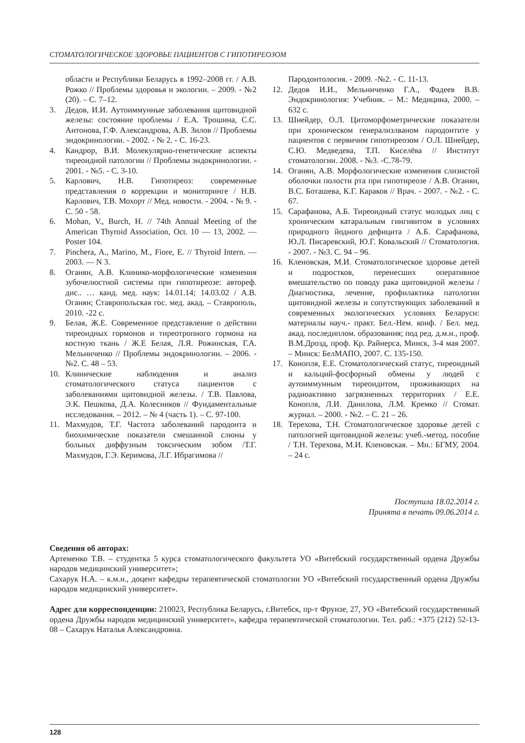СТОМАТОЛОГИЧЕСКОЕ ЗДОРОВЬЕ ПАЦИЕНТОВ С ГИПОТИРЕОЗОМ
области и Республики Беларусь в 1992–2008 гг. / А.В. Рожко // Проблемы здоровья и экологии. – 2009. - №2 (20). – С. 7–12.
3. Дедов, И.И. Аутоиммунные заболевания щитовидной железы: состояние проблемы / Е.А. Трошина, С.С. Антонова, Г.Ф. Александрова, А.В. Зилов // Проблемы эндокринологии. - 2002. - № 2. - С. 16-23.
4. Кандрор, В.И. Молекулярно-генетические аспекты тиреоидной патологии // Проблемы эндокринологии. - 2001. - №5. - С. 3-10.
5. Карлович, Н.В. Гипотиреоз: современные представления о коррекции и мониторинге / Н.В. Карлович, Т.В. Мохорт // Мед. новости. - 2004. - № 9. - С. 50 - 58.
6. Mohan, V., Burch, H. // 74th Annual Meeting of the American Thyroid Association, Oct. 10 — 13, 2002. — Poster 104.
7. Pinchera, A., Marino, M., Fiore, E. // Thyroid Intern. — 2003. — N 3.
8. Оганян, А.В. Клинико-морфологические изменения зубочелюстной системы при гипотиреозе: автореф. дис.. … канд. мед. наук: 14.01.14; 14.03.02 / А.В. Оганян; Ставропольская гос. мед. акад. – Ставрополь, 2010. -22 с.
9. Белая, Ж.Е. Современное представление о действии тиреоидных гормонов и тиреотропного гормона на костную ткань / Ж.Е Белая, Л.Я. Рожинская, Г.А. Мельниченко // Проблемы эндокринологии. – 2006. - №2. С. 48 – 53.
10. Клинические наблюдения и анализ стоматологического статуса пациентов с заболеваниями щитовидной железы. / Т.В. Павлова, Э.К. Пешкова, Д.А. Колесников // Фундаментальные исследования. – 2012. – № 4 (часть 1). – С. 97-100.
11. Махмудов, Т.Г. Частота заболеваний пародонта и биохимические показатели смешанной слюны у больных диффузным токсическим зобом /Т.Г. Махмудов, Г.Э. Керимова, Л.Г. Ибрагимова //
Пародонтология. - 2009. -№2. - С. 11-13.
12. Дедов И.И., Мельниченко Г.А., Фадеев В.В. Эндокринология: Учебник. – М.: Медицина, 2000. – 632 с.
13. Шнейдер, О.Л. Цитоморфометрические показатели при хроническом генерализлваном пародонтите у пациентов с первичнм гипотиреозом / О.Л. Шнейдер, С.Ю. Медведева, Т.П. Киселёва // Институт стоматологии. 2008. - №3. -С.78-79.
14. Оганян, А.В. Морфологические изменения слизистой оболочки полости рта при гипотиреозе / А.В. Оганян, В.С. Боташева, К.Г. Караков // Врач. - 2007. - №2. - С. 67.
15. Сарафанова, А.Б. Тиреоидный статус молодых лиц с хроническим катаральным гингивитом в условиях природного йодного дефицита / А.Б. Сарафанова, Ю.Л. Писаревский, Ю.Г. Ковальский // Стоматология. - 2007. - №3. С. 94 – 96.
16. Кленовская, М.И. Стоматологическое здоровье детей и подростков, перенесших оперативное вмешательство по поводу рака щитовидной железы / Диагностика, лечение, профилактика патологии щитовидной железы и сопутствующих заболеваний в современных экологических условиях Беларуси: материалы науч.- практ. Бел.-Нем. конф. / Бел. мед. акад. последиплом. образования; под ред. д.м.н., проф. В.М.Дрозд, проф. Кр. Райнерса, Минск, 3-4 мая 2007. – Минск: БелМАПО, 2007. С. 135-150.
17. Конопля, Е.Е. Стоматологический статус, тиреоидный и кальций-фосфорный обмены у людей с аутоиммунным тиреоидитом, проживающих на радиоактивно загрязненных территориях / Е.Е. Конопля, Л.И. Данилова, Л.М. Кремко // Стомат. журнал. – 2000. - №2. – С. 21 – 26.
18. Терехова, Т.Н. Стоматологическое здоровье детей с патологией щитовидной железы: учеб.-метод. пособие / Т.Н. Терехова, М.И. Кленовская. – Мн.: БГМУ, 2004. – 24 с.
Поступила 18.02.2014 г.
Принята в печать 09.06.2014 г.
Сведения об авторах:
Артеменко Т.В. – студентка 5 курса стоматологического факультета УО «Витебский государственный ордена Дружбы народов медицинский университет»;
Сахарук Н.А. – к.м.н., доцент кафедры терапевтической стоматологии УО «Витебский государственный ордена Дружбы народов медицинский университет».
Адрес для корреспонденции: 210023, Республика Беларусь, г.Витебск, пр-т Фрунзе, 27, УО «Витебский государственный ордена Дружбы народов медицинский университет», кафедра терапевтической стоматологии. Тел. раб.: +375 (212) 52-13-08 – Сахарук Наталья Александровна.
128